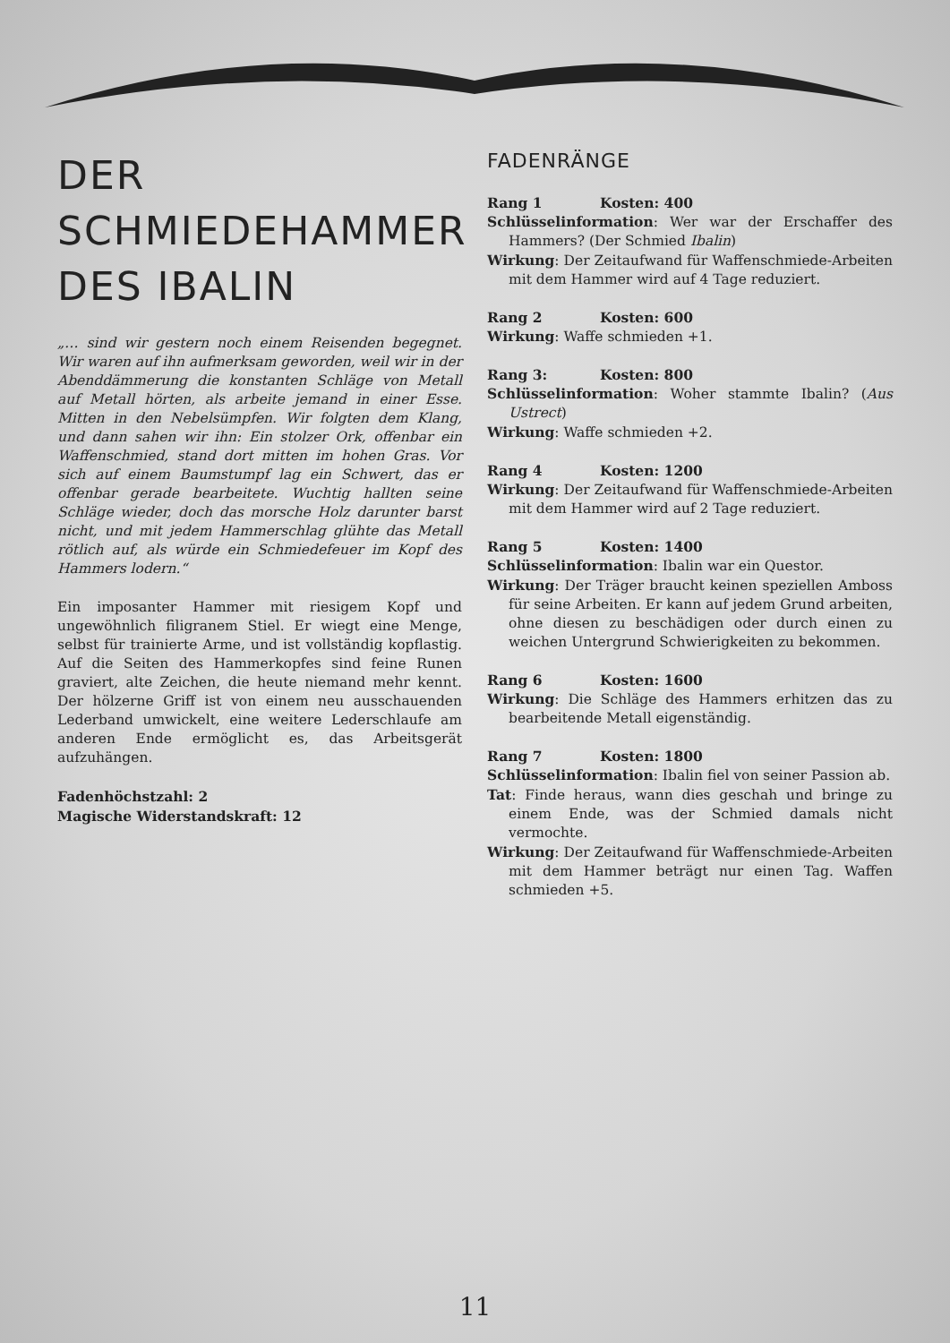DER SCHMIEDEHAMMER DES IBALIN
„… sind wir gestern noch einem Reisenden begegnet. Wir waren auf ihn aufmerksam geworden, weil wir in der Abenddämmerung die konstanten Schläge von Metall auf Metall hörten, als arbeite jemand in einer Esse. Mitten in den Nebelsümpfen. Wir folgten dem Klang, und dann sahen wir ihn: Ein stolzer Ork, offenbar ein Waffenschmied, stand dort mitten im hohen Gras. Vor sich auf einem Baumstumpf lag ein Schwert, das er offenbar gerade bearbeitete. Wuchtig hallten seine Schläge wieder, doch das morsche Holz darunter barst nicht, und mit jedem Hammerschlag glühte das Metall rötlich auf, als würde ein Schmiedefeuer im Kopf des Hammers lodern.“
Ein imposanter Hammer mit riesigem Kopf und ungewöhnlich filigranem Stiel. Er wiegt eine Menge, selbst für trainierte Arme, und ist vollständig kopflastig. Auf die Seiten des Hammerkopfes sind feine Runen graviert, alte Zeichen, die heute niemand mehr kennt. Der hölzerne Griff ist von einem neu ausschauenden Lederband umwickelt, eine weitere Lederschlaufe am anderen Ende ermöglicht es, das Arbeitsgerät aufzuhängen.
Fadenhöchstzahl: 2
Magische Widerstandskraft: 12
FADENRÄNGE
Rang 1 Kosten: 400
Schlüsselinformation: Wer war der Erschaffer des Hammers? (Der Schmied Ibalin)
Wirkung: Der Zeitaufwand für Waffenschmiede-Arbeiten mit dem Hammer wird auf 4 Tage reduziert.
Rang 2 Kosten: 600
Wirkung: Waffe schmieden +1.
Rang 3: Kosten: 800
Schlüsselinformation: Woher stammte Ibalin? (Aus Ustrect)
Wirkung: Waffe schmieden +2.
Rang 4 Kosten: 1200
Wirkung: Der Zeitaufwand für Waffenschmiede-Arbeiten mit dem Hammer wird auf 2 Tage reduziert.
Rang 5 Kosten: 1400
Schlüsselinformation: Ibalin war ein Questor.
Wirkung: Der Träger braucht keinen speziellen Amboss für seine Arbeiten. Er kann auf jedem Grund arbeiten, ohne diesen zu beschädigen oder durch einen zu weichen Untergrund Schwierigkeiten zu bekommen.
Rang 6 Kosten: 1600
Wirkung: Die Schläge des Hammers erhitzen das zu bearbeitende Metall eigenständig.
Rang 7 Kosten: 1800
Schlüsselinformation: Ibalin fiel von seiner Passion ab.
Tat: Finde heraus, wann dies geschah und bringe zu einem Ende, was der Schmied damals nicht vermochte.
Wirkung: Der Zeitaufwand für Waffenschmiede-Arbeiten mit dem Hammer beträgt nur einen Tag. Waffen schmieden +5.
11